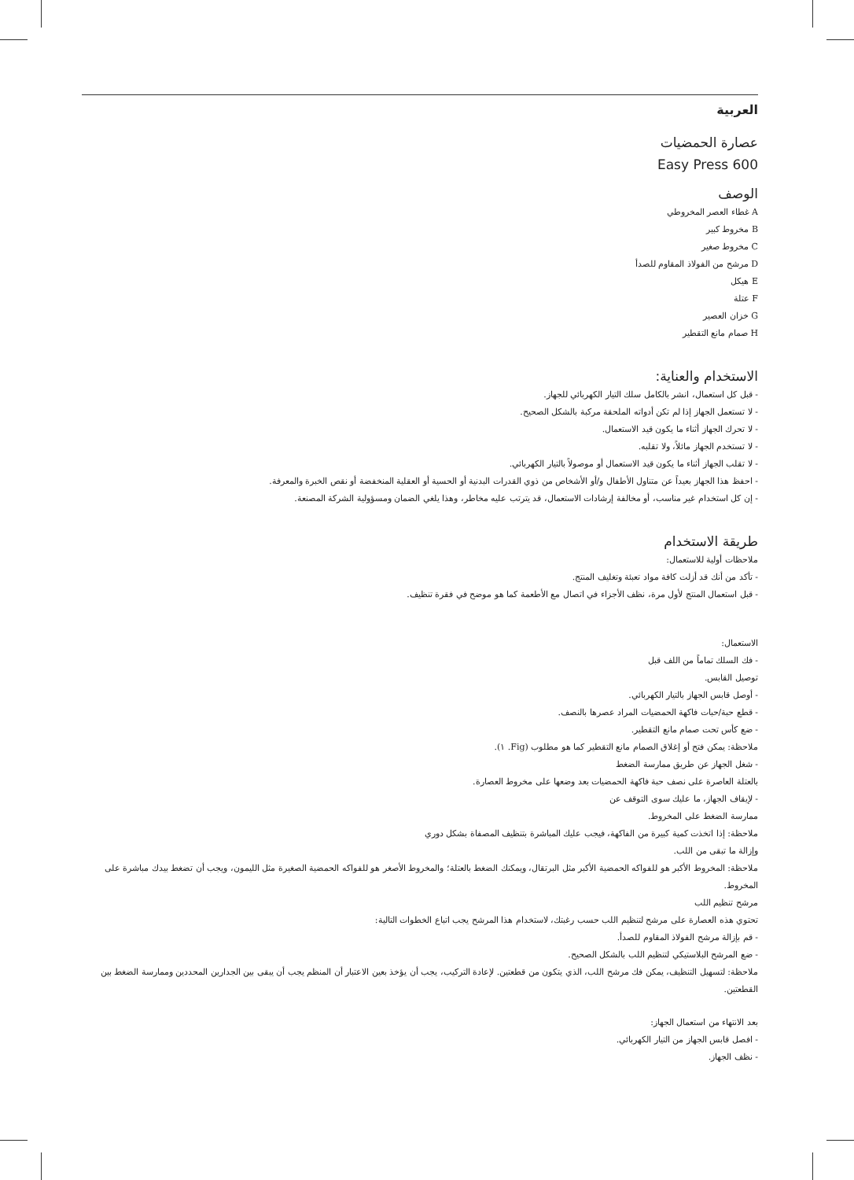العربية
عصارة الحمضيات
Easy Press 600
الوصف
A غطاء العصر المخروطي
B مخروط كبير
C مخروط صغير
D مرشح من الفولاذ المقاوم للصدأ
E هيكل
F عتلة
G خزان العصير
H صمام مانع التقطير
الاستخدام والعناية:
- قبل كل استعمال، انشر بالكامل سلك التيار الكهربائي للجهاز.
- لا تستعمل الجهاز إذا لم تكن أدواته الملحقة مركبة بالشكل الصحيح.
- لا تحرك الجهاز أثناء ما يكون قيد الاستعمال.
- لا تستخدم الجهاز مائلاً، ولا تقلبه.
- لا تقلب الجهاز أثناء ما يكون قيد الاستعمال أو موصولاً بالتيار الكهربائي.
- احفظ هذا الجهاز بعيداً عن متناول الأطفال و/أو الأشخاص من ذوي القدرات البدنية أو الحسية أو العقلية المنخفضة أو نقص الخبرة والمعرفة.
- إن كل استخدام غير مناسب، أو مخالفة إرشادات الاستعمال، قد يترتب عليه مخاطر، وهذا يلغي الضمان ومسؤولية الشركة المصنعة.
طريقة الاستخدام
ملاحظات أولية للاستعمال:
- تأكد من أنك قد أزلت كافة مواد تعبئة وتغليف المنتج.
- قبل استعمال المنتج لأول مرة، نظف الأجزاء في اتصال مع الأطعمة كما هو موضح في فقرة تنظيف.
الاستعمال:
- فك السلك تماماً من اللف قبل
توصيل القابس.
- أوصل قابس الجهاز بالتيار الكهربائي.
- قطع حبة/حبات فاكهة الحمضيات المراد عصرها بالنصف.
- ضع كأس تحت صمام مانع التقطير.
ملاحظة: يمكن فتح أو إغلاق الصمام مانع التقطير كما هو مطلوب (Fig. ١).
- شغل الجهاز عن طريق ممارسة الضغط
بالعتلة العاصرة على نصف حبة فاكهة الحمضيات بعد وضعها على مخروط العصارة.
- لإيقاف الجهاز، ما عليك سوى التوقف عن
ممارسة الضغط على المخروط.
ملاحظة: إذا اتخذت كمية كبيرة من الفاكهة، فيجب عليك المباشرة بتنظيف المصفاة بشكل دوري
وإزالة ما تبقى من اللب.
ملاحظة: المخروط الأكبر هو للفواكه الحمضية الأكبر مثل البرتقال، ويمكنك الضغط بالعتلة؛ والمخروط الأصغر هو للفواكه الحمضية الصغيرة مثل الليمون، ويجب أن تضغط بيدك مباشرة على المخروط.
مرشح تنظيم اللب
تحتوي هذه العصارة على مرشح لتنظيم اللب حسب رغبتك، لاستخدام هذا المرشح يجب اتباع الخطوات التالية:
- قم بإزالة مرشح الفولاذ المقاوم للصدأ.
- ضع المرشح البلاستيكي لتنظيم اللب بالشكل الصحيح.
ملاحظة: لتسهيل التنظيف، يمكن فك مرشح اللب، الذي يتكون من قطعتين. لإعادة التركيب، يجب أن يؤخذ بعين الاعتبار أن المنظم يجب أن يبقى بين الجدارين المحددين وممارسة الضغط بين القطعتين.
بعد الانتهاء من استعمال الجهاز:
- افصل قابس الجهاز من التيار الكهربائي.
- نظف الجهاز.